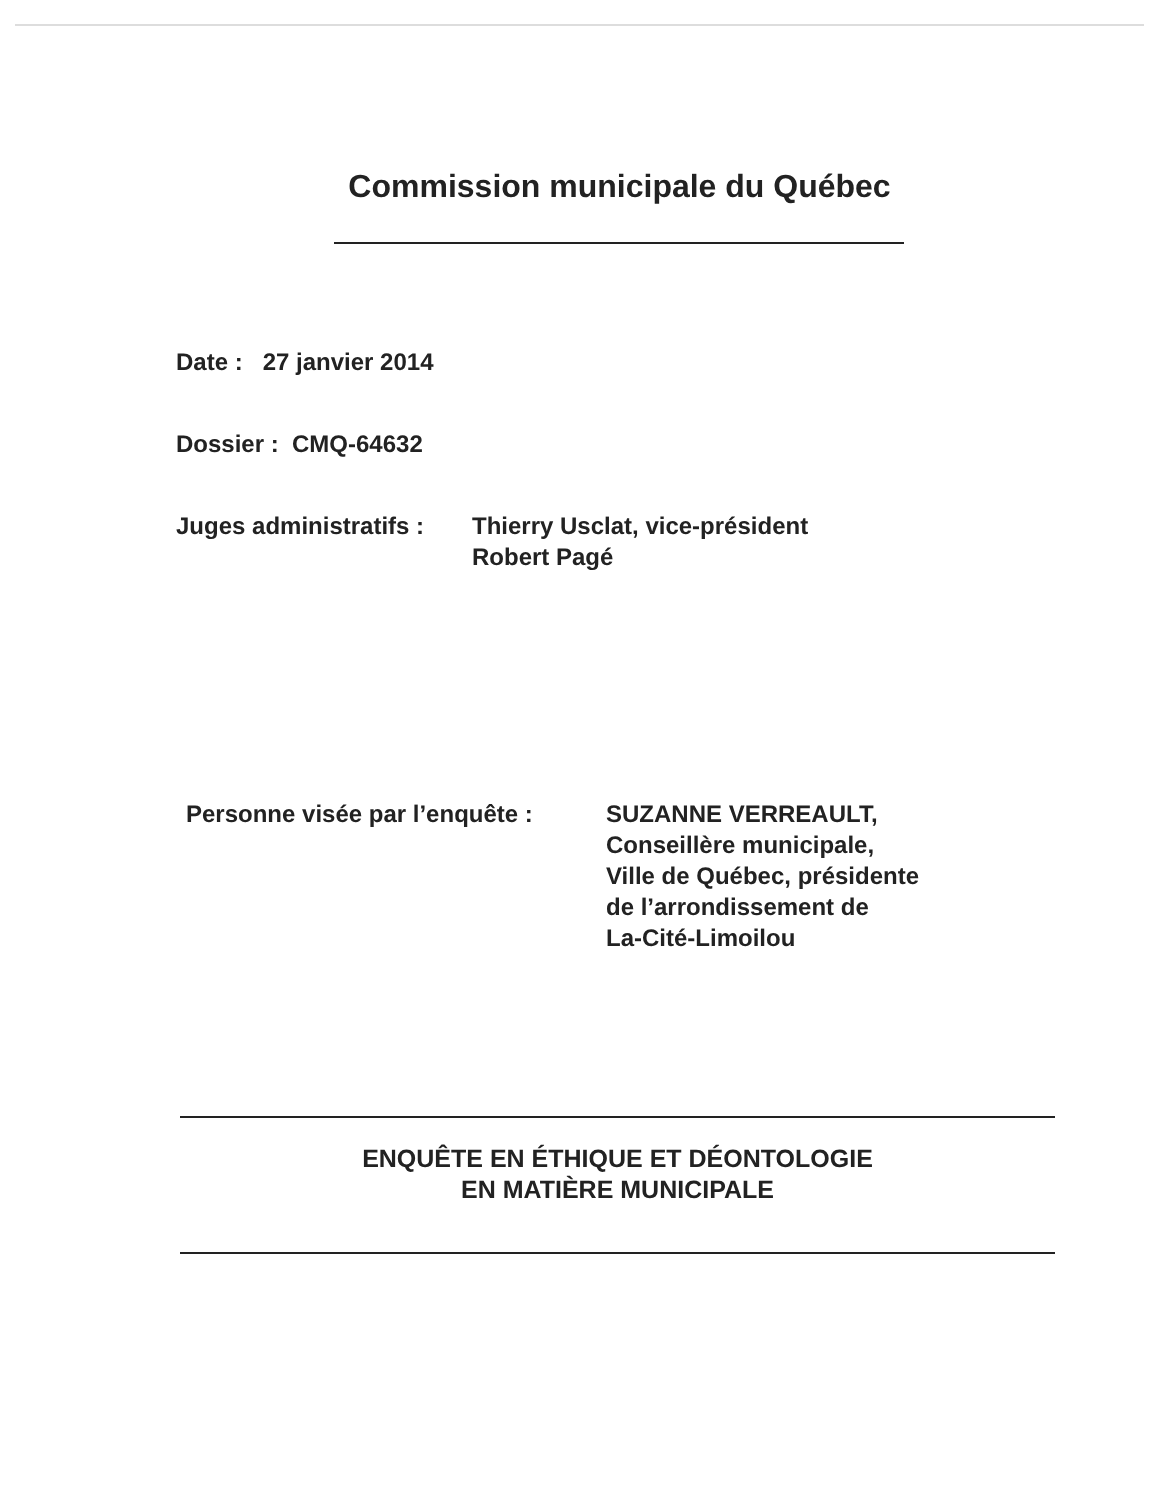Commission municipale du Québec
Date : 27 janvier 2014
Dossier : CMQ-64632
Juges administratifs : Thierry Usclat, vice-président
Robert Pagé
Personne visée par l’enquête : SUZANNE VERREAULT,
Conseillère municipale,
Ville de Québec, présidente
de l’arrondissement de
La-Cité-Limoilou
ENQUÊTE EN ÉTHIQUE ET DÉONTOLOGIE
EN MATIÈRE MUNICIPALE